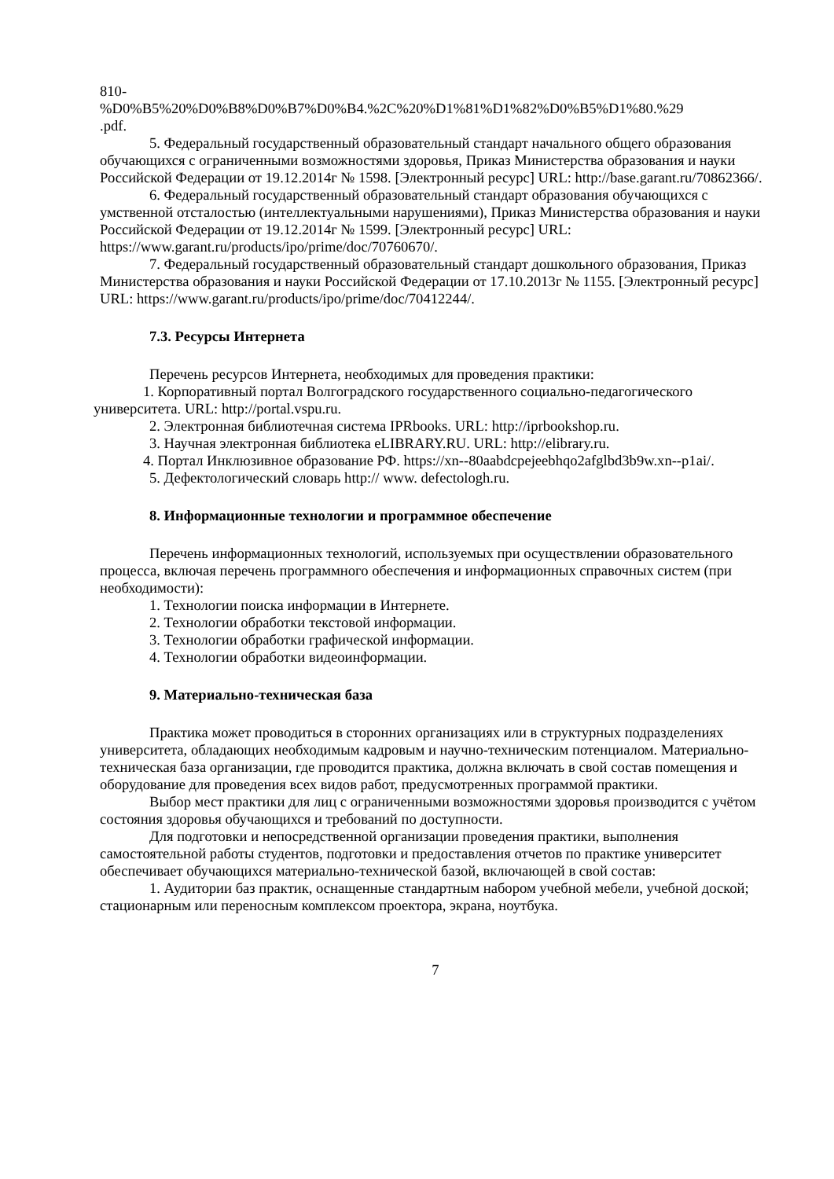810-
%D0%B5%20%D0%B8%D0%B7%D0%B4.%2C%20%D1%81%D1%82%D0%B5%D1%80.%29
.pdf.
5. Федеральный государственный образовательный стандарт начального общего образования обучающихся с ограниченными возможностями здоровья, Приказ Министерства образования и науки Российской Федерации от 19.12.2014г № 1598. [Электронный ресурс] URL: http://base.garant.ru/70862366/.
6. Федеральный государственный образовательный стандарт образования обучающихся с умственной отсталостью (интеллектуальными нарушениями), Приказ Министерства образования и науки Российской Федерации от 19.12.2014г № 1599. [Электронный ресурс] URL: https://www.garant.ru/products/ipo/prime/doc/70760670/.
7. Федеральный государственный образовательный стандарт дошкольного образования, Приказ Министерства образования и науки Российской Федерации от 17.10.2013г № 1155. [Электронный ресурс] URL: https://www.garant.ru/products/ipo/prime/doc/70412244/.
7.3. Ресурсы Интернета
Перечень ресурсов Интернета, необходимых для проведения практики:
1. Корпоративный портал Волгоградского государственного социально-педагогического университета. URL: http://portal.vspu.ru.
2. Электронная библиотечная система IPRbooks. URL: http://iprbookshop.ru.
3. Научная электронная библиотека eLIBRARY.RU. URL: http://elibrary.ru.
4. Портал Инклюзивное образование РФ. https://xn--80aabdcpejeebhqo2afglbd3b9w.xn--p1ai/.
5. Дефектологический словарь http:// www. defectologh.ru.
8. Информационные технологии и программное обеспечение
Перечень информационных технологий, используемых при осуществлении образовательного процесса, включая перечень программного обеспечения и информационных справочных систем (при необходимости):
1. Технологии поиска информации в Интернете.
2. Технологии обработки текстовой информации.
3. Технологии обработки графической информации.
4. Технологии обработки видеоинформации.
9. Материально-техническая база
Практика может проводиться в сторонних организациях или в структурных подразделениях университета, обладающих необходимым кадровым и научно-техническим потенциалом. Материально-техническая база организации, где проводится практика, должна включать в свой состав помещения и оборудование для проведения всех видов работ, предусмотренных программой практики.
Выбор мест практики для лиц с ограниченными возможностями здоровья производится с учётом состояния здоровья обучающихся и требований по доступности.
Для подготовки и непосредственной организации проведения практики, выполнения самостоятельной работы студентов, подготовки и предоставления отчетов по практике университет обеспечивает обучающихся материально-технической базой, включающей в свой состав:
1. Аудитории баз практик, оснащенные стандартным набором учебной мебели, учебной доской; стационарным или переносным комплексом проектора, экрана, ноутбука.
7